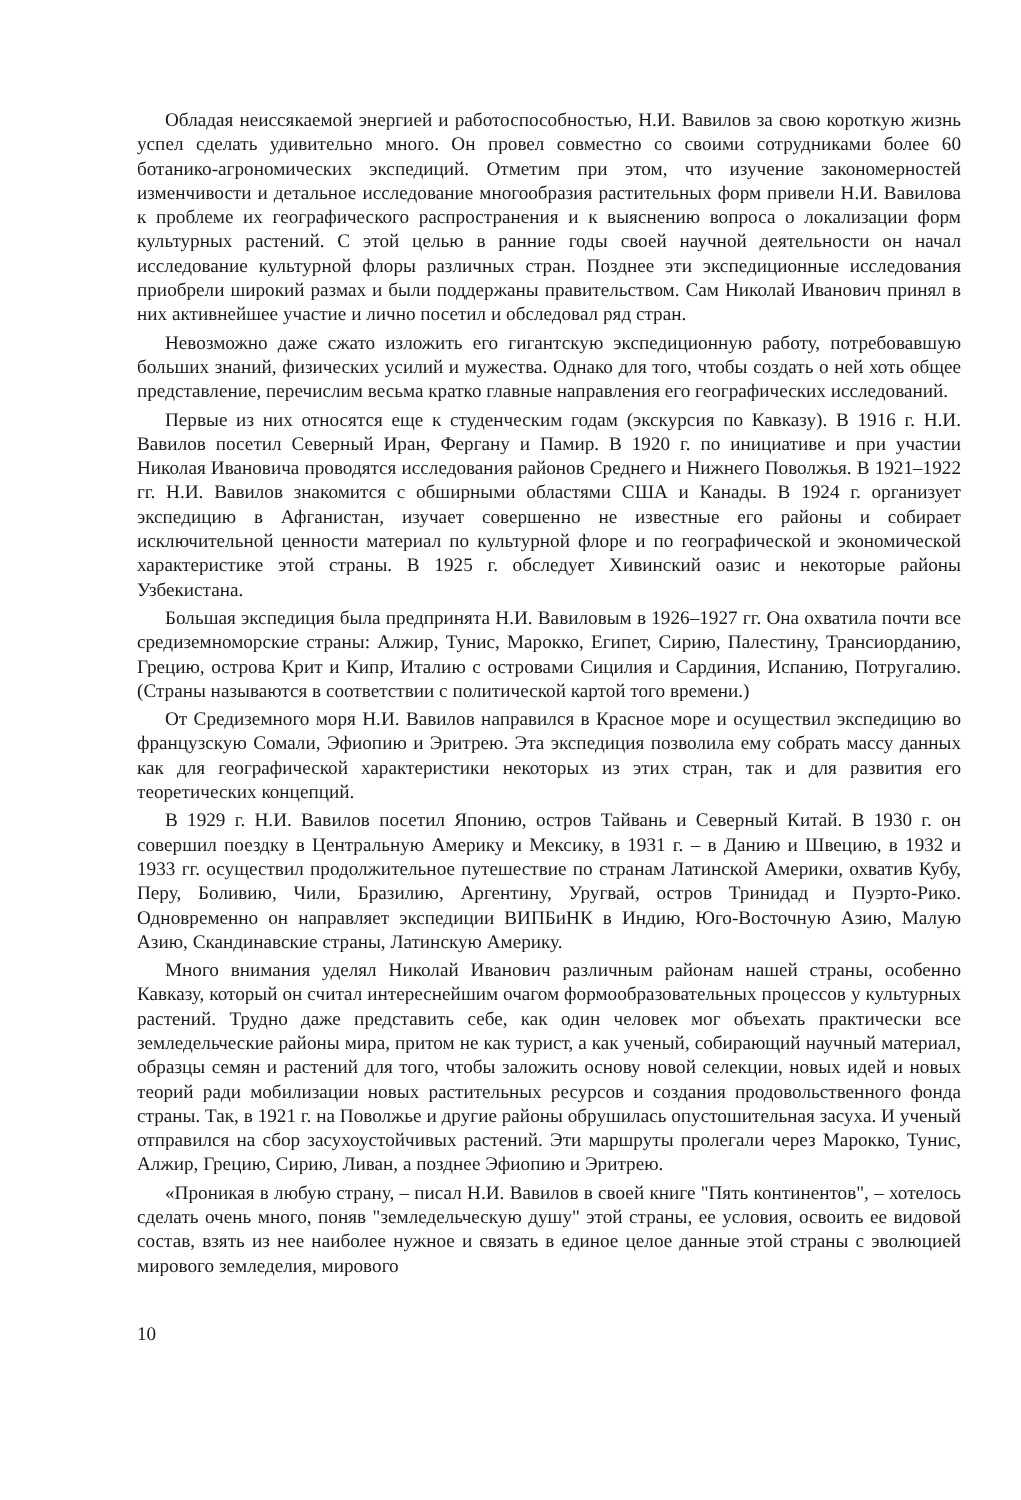Обладая неиссякаемой энергией и работоспособностью, Н.И. Вавилов за свою короткую жизнь успел сделать удивительно много. Он провел совместно со своими сотрудниками более 60 ботанико-агрономических экспедиций. Отметим при этом, что изучение закономерностей изменчивости и детальное исследование многообразия растительных форм привели Н.И. Вавилова к проблеме их географического распространения и к выяснению вопроса о локализации форм культурных растений. С этой целью в ранние годы своей научной деятельности он начал исследование культурной флоры различных стран. Позднее эти экспедиционные исследования приобрели широкий размах и были поддержаны правительством. Сам Николай Иванович принял в них активнейшее участие и лично посетил и обследовал ряд стран.
Невозможно даже сжато изложить его гигантскую экспедиционную работу, потребовавшую больших знаний, физических усилий и мужества. Однако для того, чтобы создать о ней хоть общее представление, перечислим весьма кратко главные направления его географических исследований.
Первые из них относятся еще к студенческим годам (экскурсия по Кавказу). В 1916 г. Н.И. Вавилов посетил Северный Иран, Фергану и Памир. В 1920 г. по инициативе и при участии Николая Ивановича проводятся исследования районов Среднего и Нижнего Поволжья. В 1921–1922 гг. Н.И. Вавилов знакомится с обширными областями США и Канады. В 1924 г. организует экспедицию в Афганистан, изучает совершенно не известные его районы и собирает исключительной ценности материал по культурной флоре и по географической и экономической характеристике этой страны. В 1925 г. обследует Хивинский оазис и некоторые районы Узбекистана.
Большая экспедиция была предпринята Н.И. Вавиловым в 1926–1927 гг. Она охватила почти все средиземноморские страны: Алжир, Тунис, Марокко, Египет, Сирию, Палестину, Трансиорданию, Грецию, острова Крит и Кипр, Италию с островами Сицилия и Сардиния, Испанию, Потругалию. (Страны называются в соответствии с политической картой того времени.)
От Средиземного моря Н.И. Вавилов направился в Красное море и осуществил экспедицию во французскую Сомали, Эфиопию и Эритрею. Эта экспедиция позволила ему собрать массу данных как для географической характеристики некоторых из этих стран, так и для развития его теоретических концепций.
В 1929 г. Н.И. Вавилов посетил Японию, остров Тайвань и Северный Китай. В 1930 г. он совершил поездку в Центральную Америку и Мексику, в 1931 г. – в Данию и Швецию, в 1932 и 1933 гг. осуществил продолжительное путешествие по странам Латинской Америки, охватив Кубу, Перу, Боливию, Чили, Бразилию, Аргентину, Уругвай, остров Тринидад и Пуэрто-Рико. Одновременно он направляет экспедиции ВИПБиНК в Индию, Юго-Восточную Азию, Малую Азию, Скандинавские страны, Латинскую Америку.
Много внимания уделял Николай Иванович различным районам нашей страны, особенно Кавказу, который он считал интереснейшим очагом формообразовательных процессов у культурных растений. Трудно даже представить себе, как один человек мог объехать практически все земледельческие районы мира, притом не как турист, а как ученый, собирающий научный материал, образцы семян и растений для того, чтобы заложить основу новой селекции, новых идей и новых теорий ради мобилизации новых растительных ресурсов и создания продовольственного фонда страны. Так, в 1921 г. на Поволжье и другие районы обрушилась опустошительная засуха. И ученый отправился на сбор засухоустойчивых растений. Эти маршруты пролегали через Марокко, Тунис, Алжир, Грецию, Сирию, Ливан, а позднее Эфиопию и Эритрею.
«Проникая в любую страну, – писал Н.И. Вавилов в своей книге "Пять континентов", – хотелось сделать очень много, поняв "земледельческую душу" этой страны, ее условия, освоить ее видовой состав, взять из нее наиболее нужное и связать в единое целое данные этой страны с эволюцией мирового земледелия, мирового
10